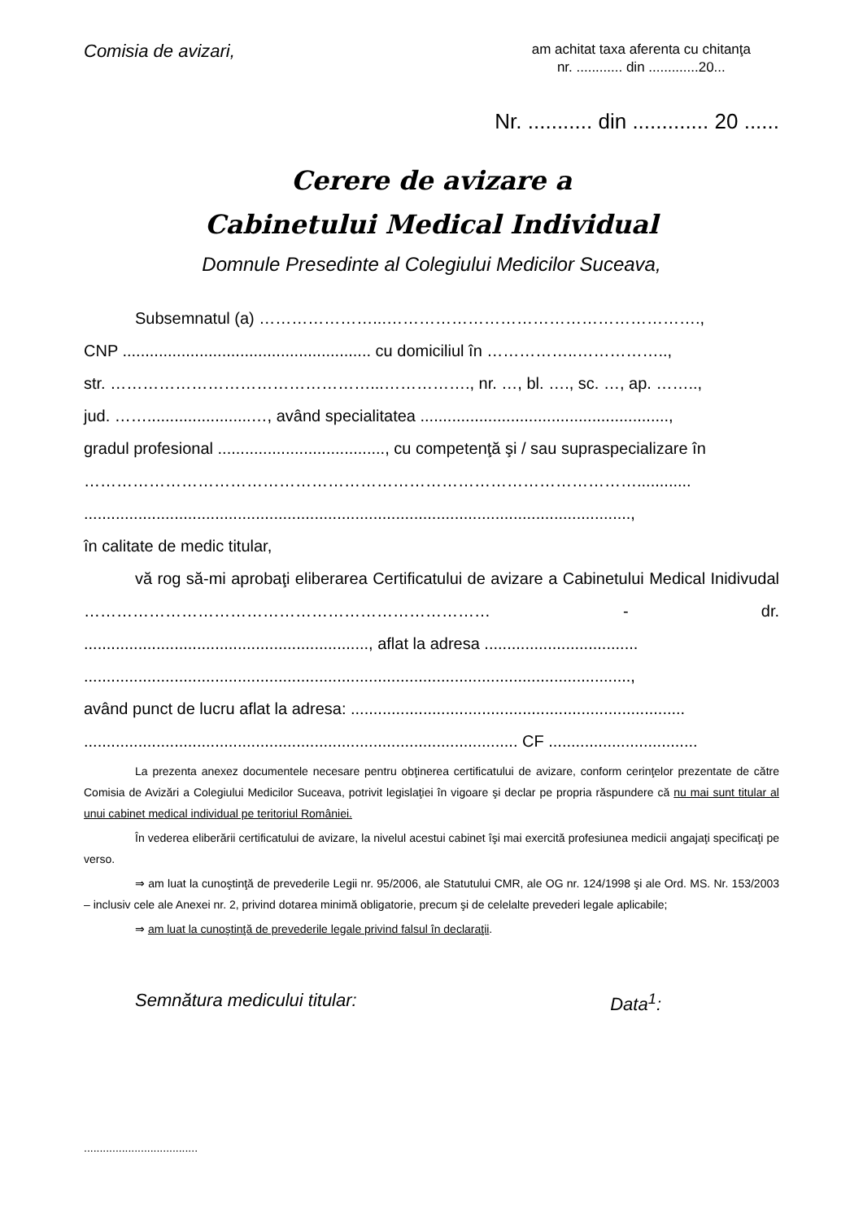Comisia de avizari,
am achitat taxa aferenta cu chitanţa
nr. ............ din .............20...
Nr. ........... din ............. 20 ......
Cerere de avizare a
Cabinetului Medical Individual
Domnule Presedinte al Colegiului Medicilor Suceava,
Subsemnatul (a) …………………...………………………………………………….,
CNP ....................................................... cu domiciliul în ……………..……………..,
str. …………………………………………...……………., nr. …, bl. …., sc. …, ap. ……..,
jud. …….......................…, având specialitatea .......................................................,
gradul profesional ....................................., cu competenţă şi / sau supraspecializare în
…………………………………………………………………………………………............
.........................................................................................................................,
în calitate de medic titular,
vă rog să-mi aprobaţi eliberarea Certificatului de avizare a Cabinetului Medical Inidivudal ………………………………………………………………… - dr. ..............................................................., aflat la adresa ..................................
.........................................................................................................................,
având punct de lucru aflat la adresa: ..........................................................................
................................................................................................ CF .................................
La prezenta anexez documentele necesare pentru obţinerea certificatului de avizare, conform cerinţelor prezentate de către Comisia de Avizări a Colegiului Medicilor Suceava, potrivit legislaţiei în vigoare şi declar pe propria răspundere că nu mai sunt titular al unui cabinet medical individual pe teritoriul României.
În vederea eliberării certificatului de avizare, la nivelul acestui cabinet îşi mai exercită profesiunea medicii angajaţi specificaţi pe verso.
⇒ am luat la cunoştinţă de prevederile Legii nr. 95/2006, ale Statutului CMR, ale OG nr. 124/1998 şi ale Ord. MS. Nr. 153/2003 – inclusiv cele ale Anexei nr. 2, privind dotarea minimă obligatorie, precum şi de celelalte prevederi legale aplicabile;
⇒ am luat la cunoştinţă de prevederile legale privind falsul în declaraţii.
Semnătura medicului titular: Data<sup>1</sup>:
....................................